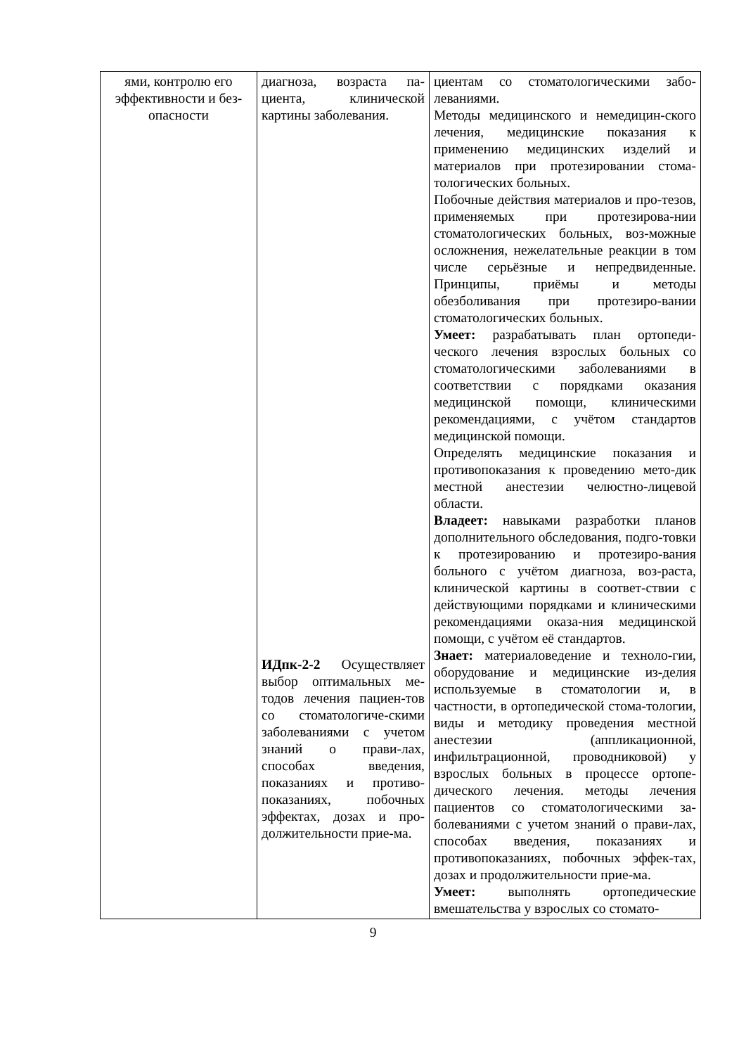| ями, контролю его эффективности и без-опасности | диагноза, возраста па-циента, клинической картины заболевания. ИДпк-2-2 Осуществляет выбор оптимальных ме-тодов лечения пациен-тов со стоматологиче-скими заболеваниями с учетом знаний о прави-лах, способах введения, показаниях и противо-показаниях, побочных эффектах, дозах и про-должительности прие-ма. | циентам со стоматологическими забо-леваниями. Методы медицинского и немедицин-ского лечения, медицинские показания к применению медицинских изделий и материалов при протезировании стома-тологических больных. Побочные действия материалов и про-тезов, применяемых при протезирова-нии стоматологических больных, воз-можные осложнения, нежелательные реакции в том числе серьёзные и непредвиденные. Принципы, приёмы и методы обезболивания при протезиро-вании стоматологических больных. Умеет: разрабатывать план ортопеди-ческого лечения взрослых больных со стоматологическими заболеваниями в соответствии с порядками оказания медицинской помощи, клиническими рекомендациями, с учётом стандартов медицинской помощи. Определять медицинские показания и противопоказания к проведению мето-дик местной анестезии челюстно-лицевой области. Владеет: навыками разработки планов дополнительного обследования, подго-товки к протезированию и протезиро-вания больного с учётом диагноза, воз-раста, клинической картины в соответ-ствии с действующими порядками и клиническими рекомендациями оказа-ния медицинской помощи, с учётом её стандартов. Знает: материаловедение и техноло-гии, оборудование и медицинские из-делия используемые в стоматологии и, в частности, в ортопедической стома-тологии, виды и методику проведения местной анестезии (аппликационной, инфильтрационной, проводниковой) у взрослых больных в процессе ортопе-дического лечения. методы лечения пациентов со стоматологическими за-болеваниями с учетом знаний о прави-лах, способах введения, показаниях и противопоказаниях, побочных эффек-тах, дозах и продолжительности прие-ма. Умеет: выполнять ортопедические вмешательства у взрослых со стомато- |
9